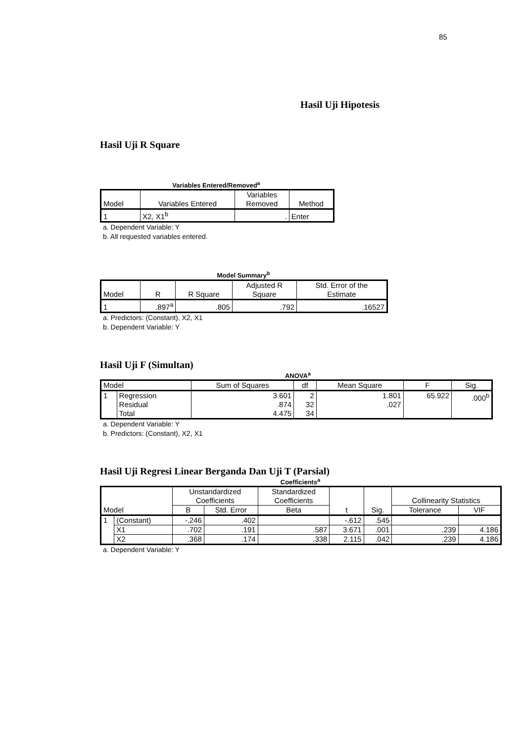85
Hasil Uji Hipotesis
Hasil Uji R Square
Variables Entered/Removed<sup>a</sup>
| Model | Variables Entered | Variables Removed | Method |
| --- | --- | --- | --- |
| 1 | X2, X1<sup>b</sup> | . | Enter |
a. Dependent Variable: Y
b. All requested variables entered.
Model Summary<sup>b</sup>
| Model | R | R Square | Adjusted R Square | Std. Error of the Estimate |
| --- | --- | --- | --- | --- |
| 1 | .897<sup>a</sup> | .805 | .792 | .16527 |
a. Predictors: (Constant), X2, X1
b. Dependent Variable: Y
Hasil Uji F (Simultan)
ANOVA<sup>a</sup>
| Model | | Sum of Squares | df | Mean Square | F | Sig. |
| --- | --- | --- | --- | --- | --- | --- |
| 1 | Regression Residual Total | 3.601 .874 4.475 | 2 32 34 | 1.801 .027 | 65.922 | .000<sup>b</sup> |
a. Dependent Variable: Y
b. Predictors: (Constant), X2, X1
Hasil Uji Regresi Linear Berganda Dan Uji T (Parsial)
Coefficients<sup>a</sup>
| Model | | Unstandardized Coefficients | | Standardized Coefficients | t | Sig. | Collinearity Statistics | |
| --- | --- | --- | --- | --- | --- | --- | --- | --- |
| | | B | Std. Error | Beta | | | Tolerance | VIF |
| 1 | (Constant) | -.246 | .402 | | -.612 | .545 | | |
| | X1 | .702 | .191 | .587 | 3.671 | .001 | .239 | 4.186 |
| | X2 | .368 | .174 | .338 | 2.115 | .042 | .239 | 4.186 |
a. Dependent Variable: Y